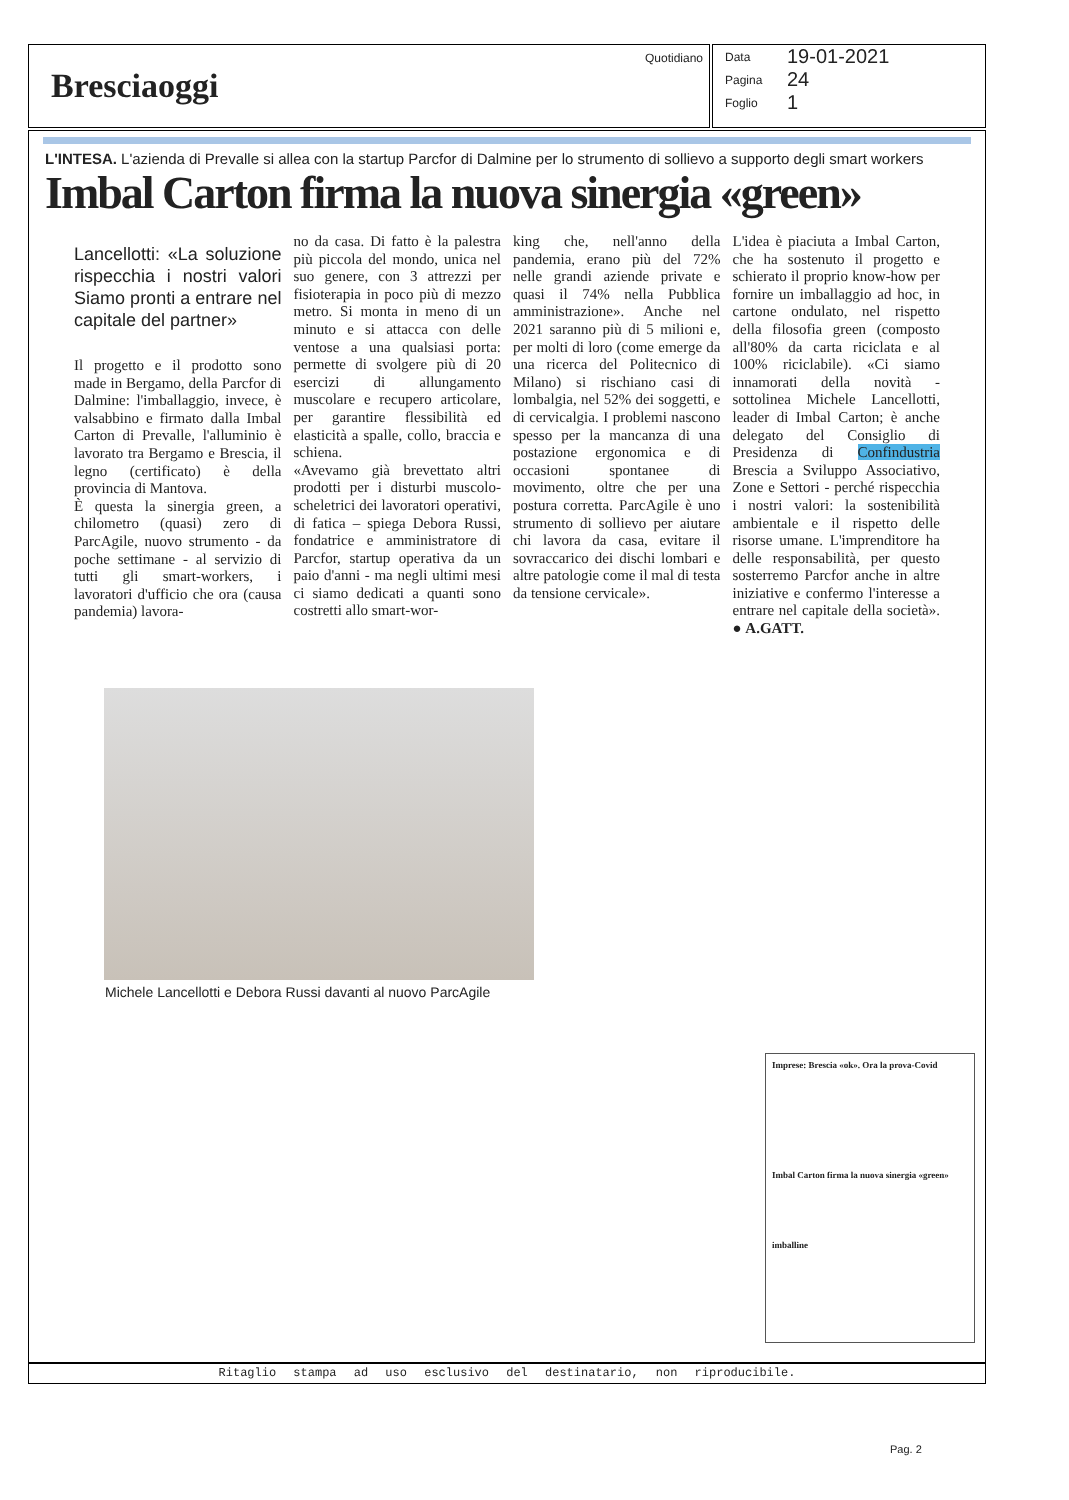Bresciaoggi
Quotidiano
Data 19-01-2021
Pagina 24
Foglio 1
L'INTESA. L'azienda di Prevalle si allea con la startup Parcfor di Dalmine per lo strumento di sollievo a supporto degli smart workers
Imbal Carton firma la nuova sinergia «green»
Lancellotti: «La soluzione rispecchia i nostri valori Siamo pronti a entrare nel capitale del partner»
Il progetto e il prodotto sono made in Bergamo, della Parcfor di Dalmine: l'imballaggio, invece, è valsabbino e firmato dalla Imbal Carton di Prevalle, l'alluminio è lavorato tra Bergamo e Brescia, il legno (certificato) è della provincia di Mantova.
È questa la sinergia green, a chilometro (quasi) zero di ParcAgile, nuovo strumento - da poche settimane - al servizio di tutti gli smart-workers, i lavoratori d'ufficio che ora (causa pandemia) lavora-
no da casa. Di fatto è la palestra più piccola del mondo, unica nel suo genere, con 3 attrezzi per fisioterapia in poco più di mezzo metro. Si monta in meno di un minuto e si attacca con delle ventose a una qualsiasi porta: permette di svolgere più di 20 esercizi di allungamento muscolare e recupero articolare, per garantire flessibilità ed elasticità a spalle, collo, braccia e schiena.
«Avevamo già brevettato altri prodotti per i disturbi muscolo-scheletrici dei lavoratori operativi, di fatica – spiega Debora Russi, fondatrice e amministratore di Parcfor, startup operativa da un paio d'anni - ma negli ultimi mesi ci siamo dedicati a quanti sono costretti allo smart-wor-
king che, nell'anno della pandemia, erano più del 72% nelle grandi aziende private e quasi il 74% nella Pubblica amministrazione». Anche nel 2021 saranno più di 5 milioni e, per molti di loro (come emerge da una ricerca del Politecnico di Milano) si rischiano casi di lombalgia, nel 52% dei soggetti, e di cervicalgia. I problemi nascono spesso per la mancanza di una postazione ergonomica e di occasioni spontanee di movimento, oltre che per una postura corretta. ParcAgile è uno strumento di sollievo per aiutare chi lavora da casa, evitare il sovraccarico dei dischi lombari e altre patologie come il mal di testa da tensione cervicale».
L'idea è piaciuta a Imbal Carton, che ha sostenuto il progetto e schierato il proprio know-how per fornire un imballaggio ad hoc, in cartone ondulato, nel rispetto della filosofia green (composto all'80% da carta riciclata e al 100% riciclabile). «Ci siamo innamorati della novità - sottolinea Michele Lancellotti, leader di Imbal Carton; è anche delegato del Consiglio di Presidenza di Confindustria Brescia a Sviluppo Associativo, Zone e Settori - perché rispecchia i nostri valori: la sostenibilità ambientale e il rispetto delle risorse umane. L'imprenditore ha delle responsabilità, per questo sosterremo Parcfor anche in altre iniziative e confermo l'interesse a entrare nel capitale della società». ● A.GATT.
Michele Lancellotti e Debora Russi davanti al nuovo ParcAgile
Imprese: Brescia «ok». Ora la prova-Covid
Imbal Carton firma la nuova sinergia «green»
imballine
Ritaglio stampa ad uso esclusivo del destinatario, non riproducibile.
Pag. 2